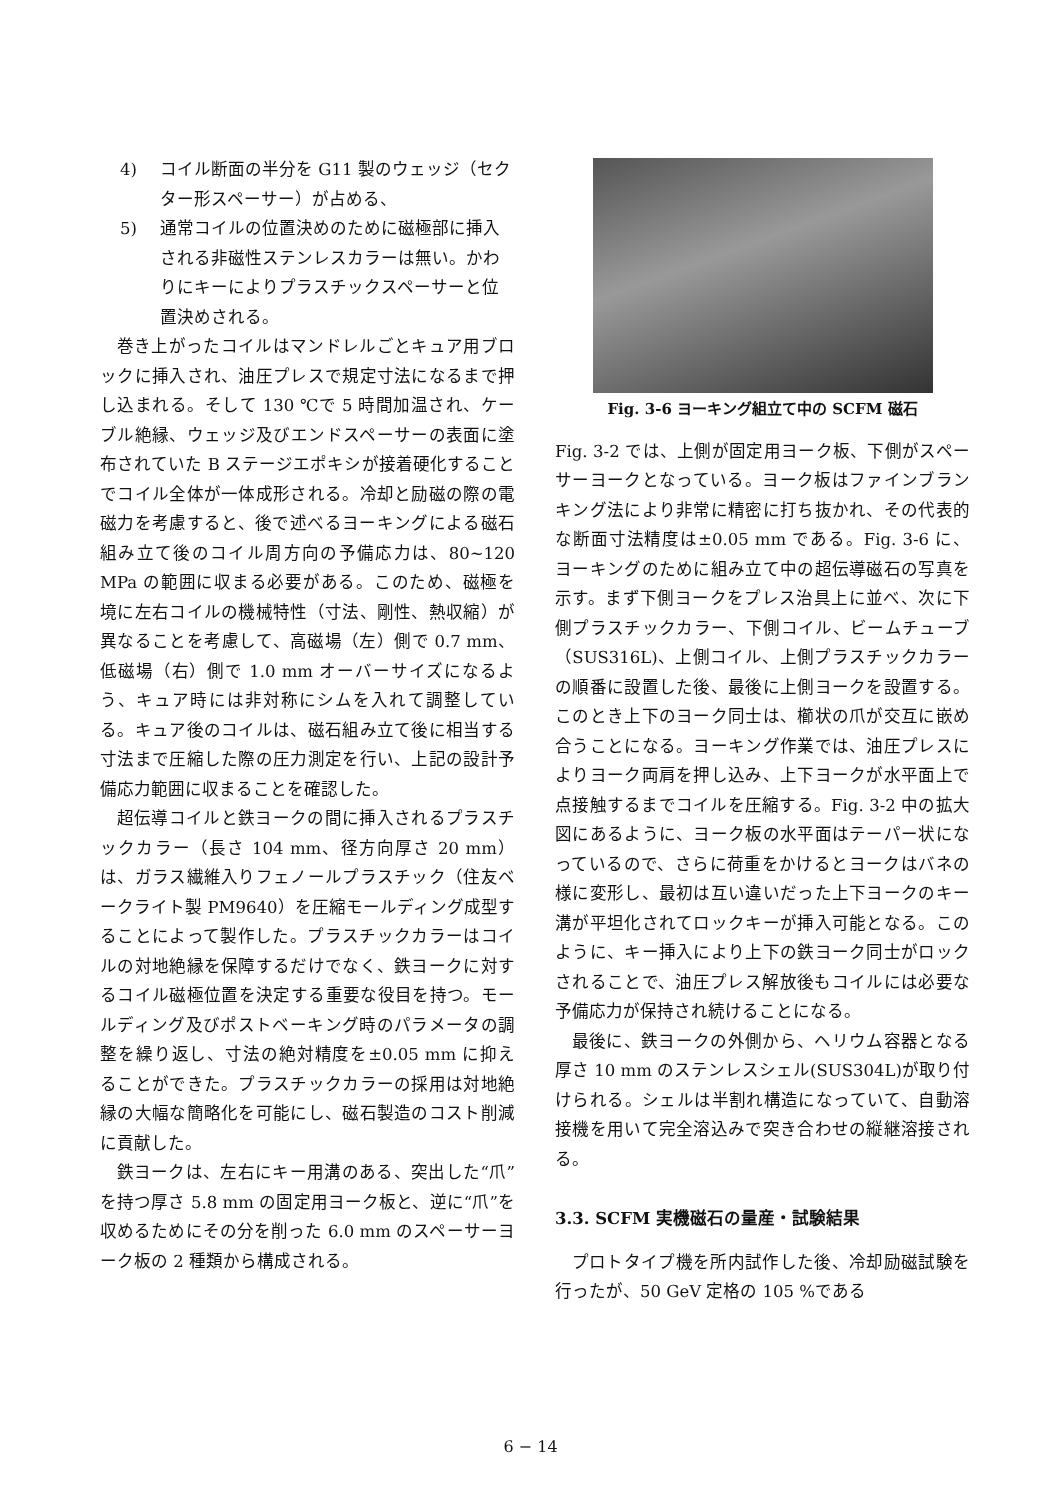4) コイル断面の半分を G11 製のウェッジ（セクター形スペーサー）が占める、
5) 通常コイルの位置決めのために磁極部に挿入される非磁性ステンレスカラーは無い。かわりにキーによりプラスチックスペーサーと位置決めされる。
巻き上がったコイルはマンドレルごとキュア用ブロックに挿入され、油圧プレスで規定寸法になるまで押し込まれる。そして 130 ℃で 5 時間加温され、ケーブル絶縁、ウェッジ及びエンドスペーサーの表面に塗布されていた B ステージエポキシが接着硬化することでコイル全体が一体成形される。冷却と励磁の際の電磁力を考慮すると、後で述べるヨーキングによる磁石組み立て後のコイル周方向の予備応力は、80~120 MPa の範囲に収まる必要がある。このため、磁極を境に左右コイルの機械特性（寸法、剛性、熱収縮）が異なることを考慮して、高磁場（左）側で 0.7 mm、低磁場（右）側で 1.0 mm オーバーサイズになるよう、キュア時には非対称にシムを入れて調整している。キュア後のコイルは、磁石組み立て後に相当する寸法まで圧縮した際の圧力測定を行い、上記の設計予備応力範囲に収まることを確認した。
超伝導コイルと鉄ヨークの間に挿入されるプラスチックカラー（長さ 104 mm、径方向厚さ 20 mm）は、ガラス繊維入りフェノールプラスチック（住友ベークライト製 PM9640）を圧縮モールディング成型することによって製作した。プラスチックカラーはコイルの対地絶縁を保障するだけでなく、鉄ヨークに対するコイル磁極位置を決定する重要な役目を持つ。モールディング及びポストベーキング時のパラメータの調整を繰り返し、寸法の絶対精度を±0.05 mm に抑えることができた。プラスチックカラーの採用は対地絶縁の大幅な簡略化を可能にし、磁石製造のコスト削減に貢献した。
鉄ヨークは、左右にキー用溝のある、突出した“爪”を持つ厚さ 5.8 mm の固定用ヨーク板と、逆に“爪”を収めるためにその分を削った 6.0 mm のスペーサーヨーク板の 2 種類から構成される。
Fig. 3-6 ヨーキング組立て中の SCFM 磁石
Fig. 3-2 では、上側が固定用ヨーク板、下側がスペーサーヨークとなっている。ヨーク板はファインブランキング法により非常に精密に打ち抜かれ、その代表的な断面寸法精度は±0.05 mm である。Fig. 3-6 に、ヨーキングのために組み立て中の超伝導磁石の写真を示す。まず下側ヨークをプレス治具上に並べ、次に下側プラスチックカラー、下側コイル、ビームチューブ（SUS316L)、上側コイル、上側プラスチックカラーの順番に設置した後、最後に上側ヨークを設置する。このとき上下のヨーク同士は、櫛状の爪が交互に嵌め合うことになる。ヨーキング作業では、油圧プレスによりヨーク両肩を押し込み、上下ヨークが水平面上で点接触するまでコイルを圧縮する。Fig. 3-2 中の拡大図にあるように、ヨーク板の水平面はテーパー状になっているので、さらに荷重をかけるとヨークはバネの様に変形し、最初は互い違いだった上下ヨークのキー溝が平坦化されてロックキーが挿入可能となる。このように、キー挿入により上下の鉄ヨーク同士がロックされることで、油圧プレス解放後もコイルには必要な予備応力が保持され続けることになる。
最後に、鉄ヨークの外側から、ヘリウム容器となる厚さ 10 mm のステンレスシェル(SUS304L)が取り付けられる。シェルは半割れ構造になっていて、自動溶接機を用いて完全溶込みで突き合わせの縦継溶接される。
3.3. SCFM 実機磁石の量産・試験結果
プロトタイプ機を所内試作した後、冷却励磁試験を行ったが、50 GeV 定格の 105 %である
6 − 14